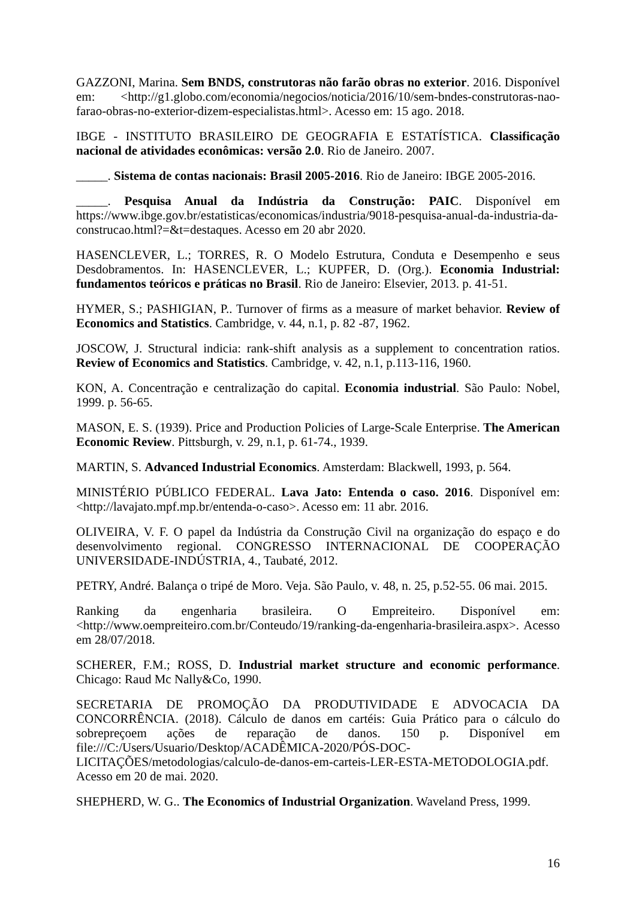GAZZONI, Marina. Sem BNDS, construtoras não farão obras no exterior. 2016. Disponível em: <http://g1.globo.com/economia/negocios/noticia/2016/10/sem-bndes-construtoras-nao-farao-obras-no-exterior-dizem-especialistas.html>. Acesso em: 15 ago. 2018.
IBGE - INSTITUTO BRASILEIRO DE GEOGRAFIA E ESTATÍSTICA. Classificação nacional de atividades econômicas: versão 2.0. Rio de Janeiro. 2007.
_____. Sistema de contas nacionais: Brasil 2005-2016. Rio de Janeiro: IBGE 2005-2016.
_____. Pesquisa Anual da Indústria da Construção: PAIC. Disponível em https://www.ibge.gov.br/estatisticas/economicas/industria/9018-pesquisa-anual-da-industria-da-construcao.html?=&t=destaques. Acesso em 20 abr 2020.
HASENCLEVER, L.; TORRES, R. O Modelo Estrutura, Conduta e Desempenho e seus Desdobramentos. In: HASENCLEVER, L.; KUPFER, D. (Org.). Economia Industrial: fundamentos teóricos e práticas no Brasil. Rio de Janeiro: Elsevier, 2013. p. 41-51.
HYMER, S.; PASHIGIAN, P.. Turnover of firms as a measure of market behavior. Review of Economics and Statistics. Cambridge, v. 44, n.1, p. 82 -87, 1962.
JOSCOW, J. Structural indicia: rank-shift analysis as a supplement to concentration ratios. Review of Economics and Statistics. Cambridge, v. 42, n.1, p.113-116, 1960.
KON, A. Concentração e centralização do capital. Economia industrial. São Paulo: Nobel, 1999. p. 56-65.
MASON, E. S. (1939). Price and Production Policies of Large-Scale Enterprise. The American Economic Review. Pittsburgh, v. 29, n.1, p. 61-74., 1939.
MARTIN, S. Advanced Industrial Economics. Amsterdam: Blackwell, 1993, p. 564.
MINISTÉRIO PÚBLICO FEDERAL. Lava Jato: Entenda o caso. 2016. Disponível em: <http://lavajato.mpf.mp.br/entenda-o-caso>. Acesso em: 11 abr. 2016.
OLIVEIRA, V. F. O papel da Indústria da Construção Civil na organização do espaço e do desenvolvimento regional. CONGRESSO INTERNACIONAL DE COOPERAÇÃO UNIVERSIDADE-INDÚSTRIA, 4., Taubaté, 2012.
PETRY, André. Balança o tripé de Moro. Veja. São Paulo, v. 48, n. 25, p.52-55. 06 mai. 2015.
Ranking da engenharia brasileira. O Empreiteiro. Disponível em: <http://www.oempreiteiro.com.br/Conteudo/19/ranking-da-engenharia-brasileira.aspx>. Acesso em 28/07/2018.
SCHERER, F.M.; ROSS, D. Industrial market structure and economic performance. Chicago: Raud Mc Nally&Co, 1990.
SECRETARIA DE PROMOÇÃO DA PRODUTIVIDADE E ADVOCACIA DA CONCORRÊNCIA. (2018). Cálculo de danos em cartéis: Guia Prático para o cálculo do sobrepreçoem ações de reparação de danos. 150 p. Disponível em file:///C:/Users/Usuario/Desktop/ACADÊMICA-2020/PÓS-DOC-LICITAÇÕES/metodologias/calculo-de-danos-em-carteis-LER-ESTA-METODOLOGIA.pdf. Acesso em 20 de mai. 2020.
SHEPHERD, W. G.. The Economics of Industrial Organization. Waveland Press, 1999.
16